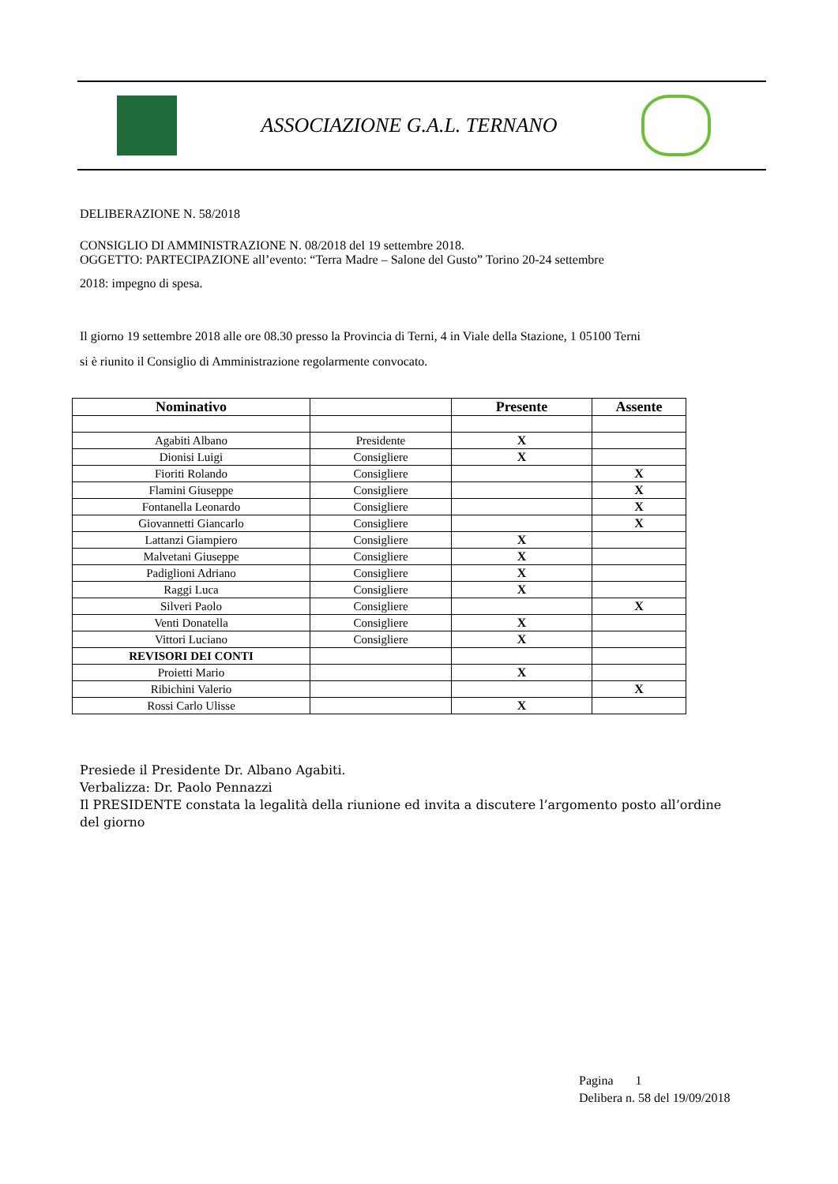ASSOCIAZIONE G.A.L. TERNANO
DELIBERAZIONE N. 58/2018
CONSIGLIO DI AMMINISTRAZIONE N. 08/2018 del 19 settembre 2018.
OGGETTO: PARTECIPAZIONE all’evento: “Terra Madre – Salone del Gusto” Torino 20-24 settembre
2018: impegno di spesa.
Il giorno 19 settembre 2018 alle ore 08.30 presso la Provincia di Terni, 4 in Viale della Stazione, 1 05100 Terni
si è riunito il Consiglio di Amministrazione regolarmente convocato.
| Nominativo | | Presente | Assente |
| --- | --- | --- | --- |
| Agabiti Albano | Presidente | X | |
| Dionisi Luigi | Consigliere | X | |
| Fioriti Rolando | Consigliere | | X |
| Flamini Giuseppe | Consigliere | | X |
| Fontanella Leonardo | Consigliere | | X |
| Giovannetti Giancarlo | Consigliere | | X |
| Lattanzi Giampiero | Consigliere | X | |
| Malvetani Giuseppe | Consigliere | X | |
| Padiglioni Adriano | Consigliere | X | |
| Raggi Luca | Consigliere | X | |
| Silveri Paolo | Consigliere | | X |
| Venti Donatella | Consigliere | X | |
| Vittori Luciano | Consigliere | X | |
| REVISORI DEI CONTI | | | |
| Proietti Mario | | X | |
| Ribichini Valerio | | | X |
| Rossi Carlo Ulisse | | X | |
Presiede il Presidente Dr. Albano Agabiti.
Verbalizza: Dr. Paolo Pennazzi
Il PRESIDENTE constata la legalità della riunione ed invita a discutere l’argomento posto all’ordine del giorno
Pagina 1
Delibera n. 58 del 19/09/2018